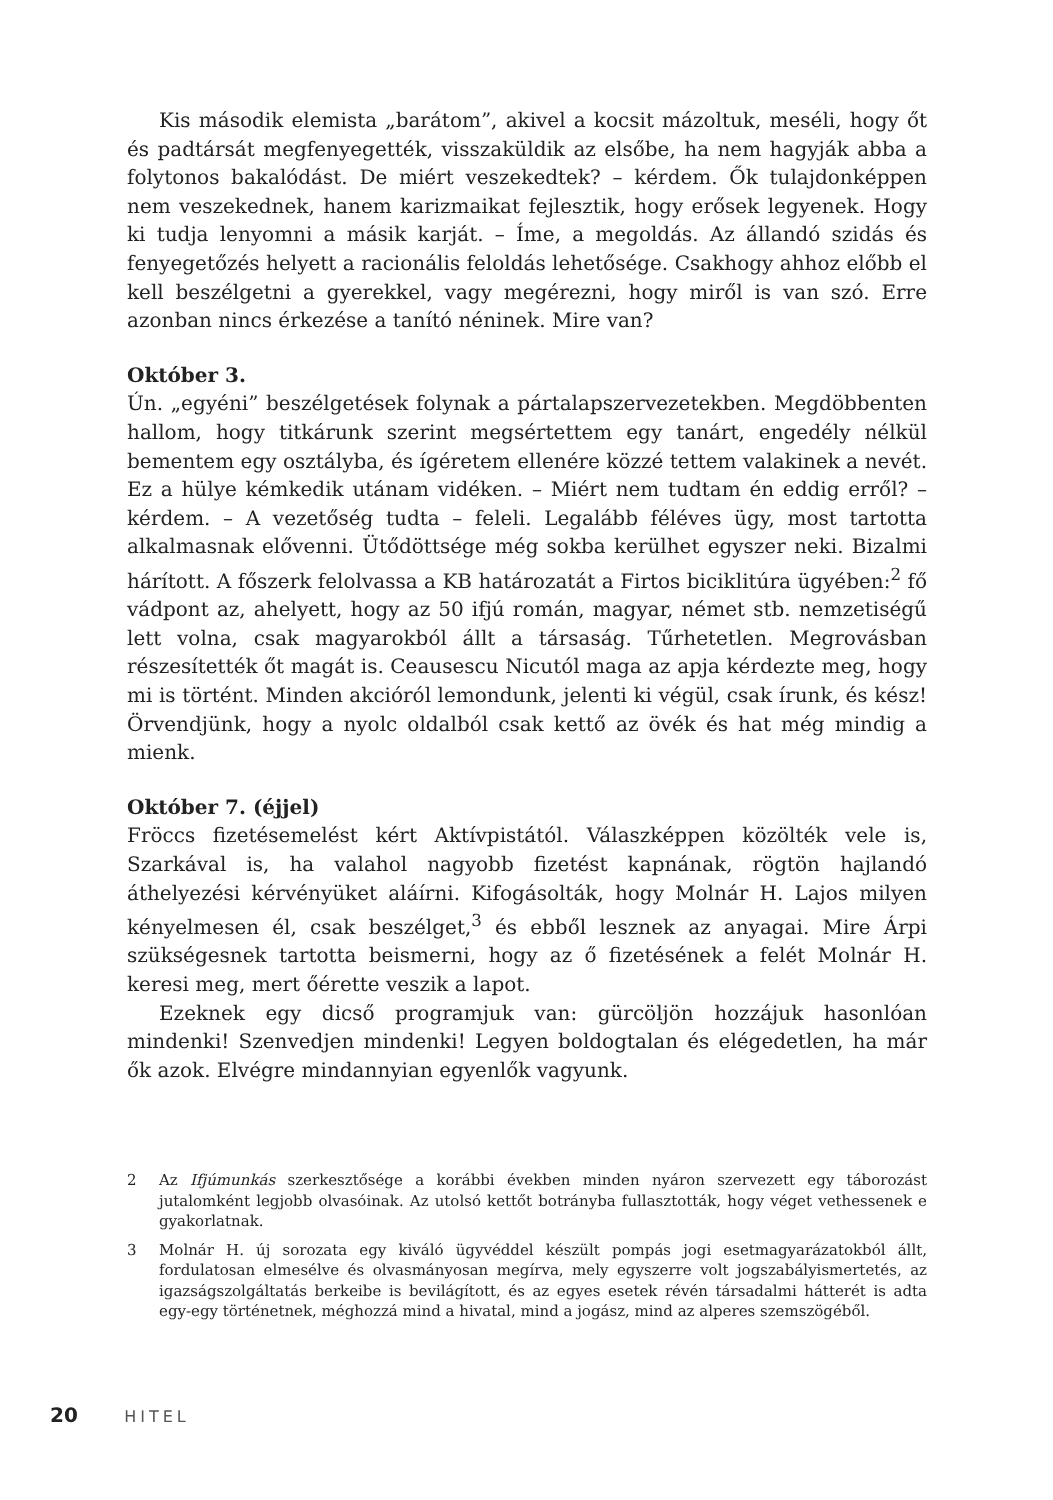Kis második elemista „barátom”, akivel a kocsit mázoltuk, meséli, hogy őt és padtársát megfenyegették, visszaküldik az elsőbe, ha nem hagyják abba a folytonos bakalódást. De miért veszekedtek? – kérdem. Ők tulajdonképpen nem veszekednek, hanem karizmaikat fejlesztik, hogy erősek legyenek. Hogy ki tudja lenyomni a másik karját. – Íme, a megoldás. Az állandó szidás és fenyegetőzés helyett a racionális feloldás lehetősége. Csakhogy ahhoz előbb el kell beszélgetni a gyerekkel, vagy megérezni, hogy miről is van szó. Erre azonban nincs érkezése a tanító néninek. Mire van?
Október 3.
Ún. „egyéni” beszélgetések folynak a pártalapszervezetekben. Megdöbbenten hallom, hogy titkárunk szerint megsértettem egy tanárt, engedély nélkül bementem egy osztályba, és ígéretem ellenére közzé tettem valakinek a nevét. Ez a hülye kémkedik utánam vidéken. – Miért nem tudtam én eddig erről? – kérdem. – A vezetőség tudta – feleli. Legalább féléves ügy, most tartotta alkalmasnak elővenni. Ütődöttsége még sokba kerülhet egyszer neki. Bizalmi hárított. A főszerk felolvassa a KB határozatát a Firtos biciklitúra ügyében:<sup>2</sup> fő vádpont az, ahelyett, hogy az 50 ifjú román, magyar, német stb. nemzetiségű lett volna, csak magyarokból állt a társaság. Tűrhetetlen. Megrovásban részesítették őt magát is. Ceausescu Nicutól maga az apja kérdezte meg, hogy mi is történt. Minden akcióról lemondunk, jelenti ki végül, csak írunk, és kész! Örvendjünk, hogy a nyolc oldalból csak kettő az övék és hat még mindig a mienk.
Október 7. (éjjel)
Fröccs fizetésemelést kért Aktívpistától. Válaszképpen közölték vele is, Szarkával is, ha valahol nagyobb fizetést kapnának, rögtön hajlandó áthelyezési kérvényüket aláírni. Kifogásolták, hogy Molnár H. Lajos milyen kényelmesen él, csak beszélget,<sup>3</sup> és ebből lesznek az anyagai. Mire Árpi szükségesnek tartotta beismerni, hogy az ő fizetésének a felét Molnár H. keresi meg, mert őérette veszik a lapot.
Ezeknek egy dicső programjuk van: gürcöljön hozzájuk hasonlóan mindenki! Szenvedjen mindenki! Legyen boldogtalan és elégedetlen, ha már ők azok. Elvégre mindannyian egyenlők vagyunk.
2 Az Ifjúmunkás szerkesztősége a korábbi években minden nyáron szervezett egy táborozást jutalomként legjobb olvasóinak. Az utolsó kettőt botrányba fullasztották, hogy véget vethessenek e gyakorlatnak.
3 Molnár H. új sorozata egy kiváló ügyvéddel készült pompás jogi esetmagyarázatokból állt, fordulatosan elmesélve és olvasmányosan megírva, mely egyszerre volt jogszabályismertetés, az igazságszolgáltatás berkeibe is bevilágított, és az egyes esetek révén társadalmi hátterét is adta egy-egy történetnek, méghozzá mind a hivatal, mind a jogász, mind az alperes szemszögéből.
20 HITEL